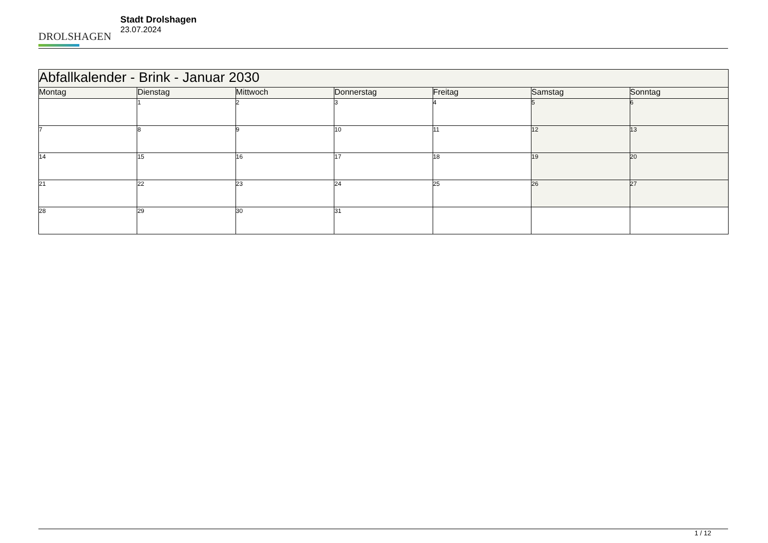DROLSHAGEN
Stadt Drolshagen
23.07.2024
| Abfallkalender - Brink - Januar 2030 | | | | | | |
| --- | --- | --- | --- | --- | --- | --- |
| Montag | Dienstag | Mittwoch | Donnerstag | Freitag | Samstag | Sonntag |
| | 1 | 2 | 3 | 4 | 5 | 6 |
| 7 | 8 | 9 | 10 | 11 | 12 | 13 |
| 14 | 15 | 16 | 17 | 18 | 19 | 20 |
| 21 | 22 | 23 | 24 | 25 | 26 | 27 |
| 28 | 29 | 30 | 31 | | | |
1 / 12